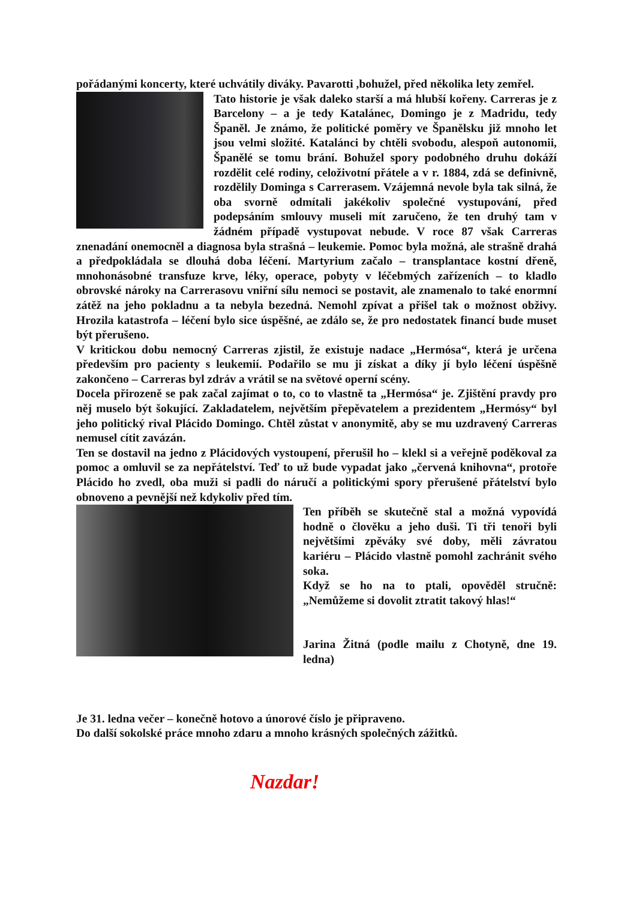pořádanými koncerty, které uchvátily diváky. Pavarotti ,bohužel, před několika lety zemřel.
Tato historie je však daleko starší a má hlubší kořeny. Carreras je z Barcelony – a je tedy Katalánec, Domingo je z Madridu, tedy Španěl. Je známo, že politické poměry ve Španělsku již mnoho let jsou velmi složité. Katalánci by chtěli svobodu, alespoň autonomii, Španělé se tomu brání. Bohužel spory podobného druhu dokáží rozdělit celé rodiny, celoživotní přátele a v r. 1884, zdá se definivně, rozdělily Dominga s Carrerasem. Vzájemná nevole byla tak silná, že oba svorně odmítali jakékoliv společné vystupování, před podepsáním smlouvy museli mít zaručeno, že ten druhý tam v žádném případě vystupovat nebude. V roce 87 však Carreras znenadání onemocněl a diagnosa byla strašná – leukemie. Pomoc byla možná, ale strašně drahá a předpokládala se dlouhá doba léčení. Martyrium začalo – transplantace kostní dřeně, mnohonásobné transfuze krve, léky, operace, pobyty v léčebmých zařízeních – to kladlo obrovské nároky na Carrerasovu vniřní sílu nemoci se postavit, ale znamenalo to také enormní zátěž na jeho pokladnu a ta nebyla bezedná. Nemohl zpívat a přišel tak o možnost obživy. Hrozila katastrofa – léčení bylo sice úspěšné, ae zdálo se, že pro nedostatek financí bude muset být přerušeno.
V kritickou dobu nemocný Carreras zjistil, že existuje nadace „Hermósa“, která je určena především pro pacienty s leukemií. Podařilo se mu ji získat a díky jí bylo léčení úspěšně zakončeno – Carreras byl zdráv a vrátil se na světové operní scény.
Docela přirozeně se pak začal zajímat o to, co to vlastně ta „Hermósa“ je. Zjištění pravdy pro něj muselo být šokující. Zakladatelem, největším přepěvatelem a prezidentem „Hermósy“ byl jeho politický rival Plácido Domingo. Chtěl zůstat v anonymitě, aby se mu uzdravený Carreras nemusel cítit zavázán.
Ten se dostavil na jedno z Plácidových vystoupení, přerušil ho – klekl si a veřejně poděkoval za pomoc a omluvil se za nepřátelství. Teď to už bude vypadat jako „červená knihovna“, protoře Plácido ho zvedl, oba muži si padli do náručí a politickými spory přerušené přátelství bylo obnoveno a pevnější než kdykoliv před tím.
Ten příběh se skutečně stal a možná vypovídá hodně o člověku a jeho duši. Ti tři tenoři byli největšími zpěváky své doby, měli závratou kariéru – Plácido vlastně pomohl zachránit svého soka.
Když se ho na to ptali, opověděl stručně: „Nemůžeme si dovolit ztratit takový hlas!“
Jarina Žitná (podle mailu z Chotyně, dne 19. ledna)
Je 31. ledna večer – konečně hotovo a únorové číslo je připraveno.
Do další sokolské práce mnoho zdaru a mnoho krásných společných zážitků.
Nazdar!